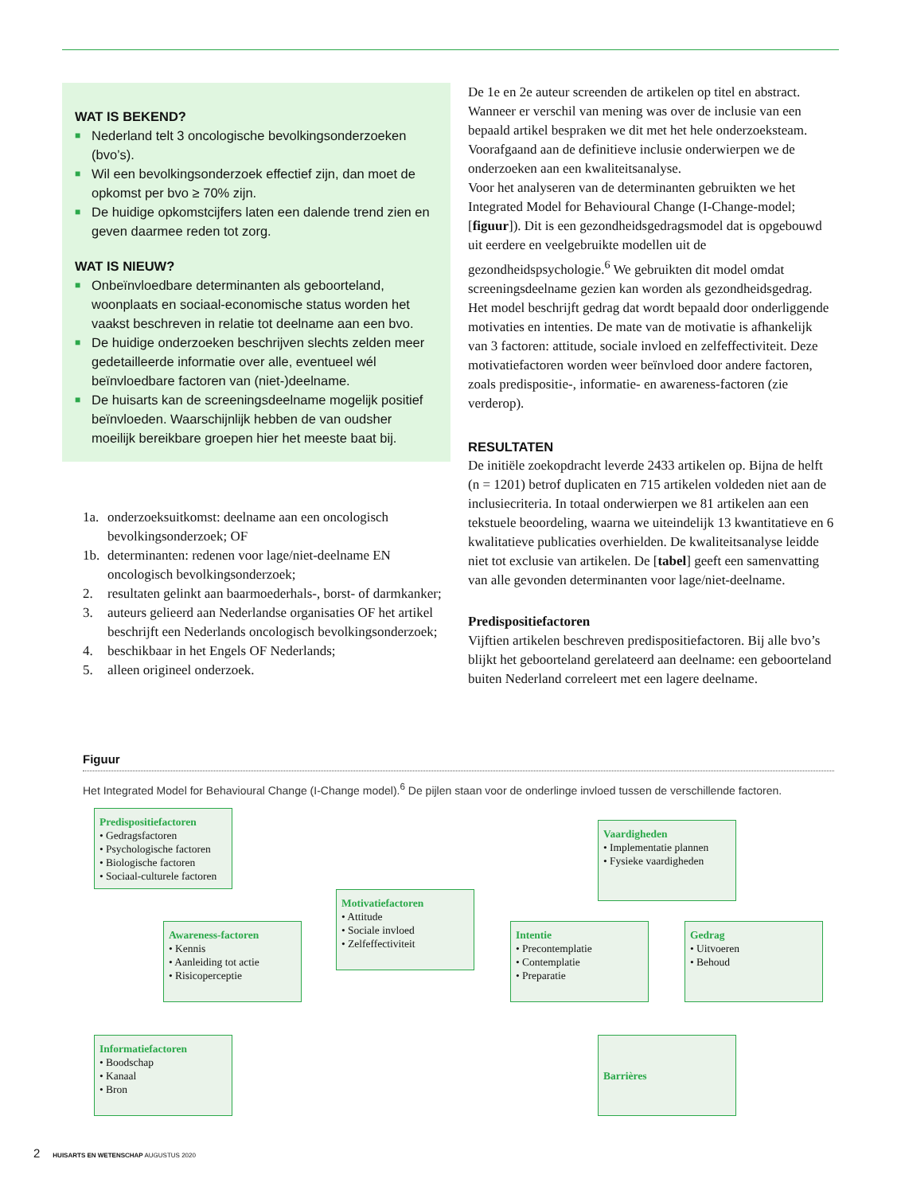WAT IS BEKEND?
■ Nederland telt 3 oncologische bevolkingsonderzoeken (bvo’s).
■ Wil een bevolkingsonderzoek effectief zijn, dan moet de opkomst per bvo ≥ 70% zijn.
■ De huidige opkomstcijfers laten een dalende trend zien en geven daarmee reden tot zorg.
WAT IS NIEUW?
■ Onbeïnvloedbare determinanten als geboorteland, woonplaats en sociaal-economische status worden het vaakst beschreven in relatie tot deelname aan een bvo.
■ De huidige onderzoeken beschrijven slechts zelden meer gedetailleerde informatie over alle, eventueel wél beïnvloedbare factoren van (niet-)deelname.
■ De huisarts kan de screeningsdeelname mogelijk positief beïnvloeden. Waarschijnlijk hebben de van oudsher moeilijk bereikbare groepen hier het meeste baat bij.
1a. onderzoeksuitkomst: deelname aan een oncologisch bevolkingsonderzoek; OF
1b. determinanten: redenen voor lage/niet-deelname EN oncologisch bevolkingsonderzoek;
2. resultaten gelinkt aan baarmoederhals-, borst- of darmkanker;
3. auteurs gelieerd aan Nederlandse organisaties OF het artikel beschrijft een Nederlands oncologisch bevolkingsonderzoek;
4. beschikbaar in het Engels OF Nederlands;
5. alleen origineel onderzoek.
De 1e en 2e auteur screenden de artikelen op titel en abstract. Wanneer er verschil van mening was over de inclusie van een bepaald artikel bespraken we dit met het hele onderzoeksteam. Voorafgaand aan de definitieve inclusie onderwierpen we de onderzoeken aan een kwaliteitsanalyse.
Voor het analyseren van de determinanten gebruikten we het Integrated Model for Behavioural Change (I-Change-model; [figuur]). Dit is een gezondheidsgedragsmodel dat is opgebouwd uit eerdere en veelgebruikte modellen uit de gezondheidspsychologie.<sup>6</sup> We gebruikten dit model omdat screeningsdeelname gezien kan worden als gezondheidsgedrag. Het model beschrijft gedrag dat wordt bepaald door onderliggende motivaties en intenties. De mate van de motivatie is afhankelijk van 3 factoren: attitude, sociale invloed en zelfeffectiviteit. Deze motivatiefactoren worden weer beïnvloed door andere factoren, zoals predispositie-, informatie- en awareness-factoren (zie verderop).
RESULTATEN
De initiële zoekopdracht leverde 2433 artikelen op. Bijna de helft (n = 1201) betrof duplicaten en 715 artikelen voldeden niet aan de inclusiecriteria. In totaal onderwierpen we 81 artikelen aan een tekstuele beoordeling, waarna we uiteindelijk 13 kwantitatieve en 6 kwalitatieve publicaties overhielden. De kwaliteitsanalyse leidde niet tot exclusie van artikelen. De [tabel] geeft een samenvatting van alle gevonden determinanten voor lage/niet-deelname.
Predispositiefactoren
Vijftien artikelen beschreven predispositiefactoren. Bij alle bvo’s blijkt het geboorteland gerelateerd aan deelname: een geboorteland buiten Nederland correleert met een lagere deelname.
Figuur
Het Integrated Model for Behavioural Change (I-Change model).<sup>6</sup> De pijlen staan voor de onderlinge invloed tussen de verschillende factoren.
Predispositiefactoren
• Gedragsfactoren
• Psychologische factoren
• Biologische factoren
• Sociaal-culturele factoren
Vaardigheden
• Implementatie plannen
• Fysieke vaardigheden
Motivatiefactoren
• Attitude
• Sociale invloed
• Zelfeffectiviteit
Awareness-factoren
• Kennis
• Aanleiding tot actie
• Risicoperceptie
Intentie
• Precontemplatie
• Contemplatie
• Preparatie
Gedrag
• Uitvoeren
• Behoud
Informatiefactoren
• Boodschap
• Kanaal
• Bron
Barrières
2 HUISARTS EN WETENSCHAP AUGUSTUS 2020